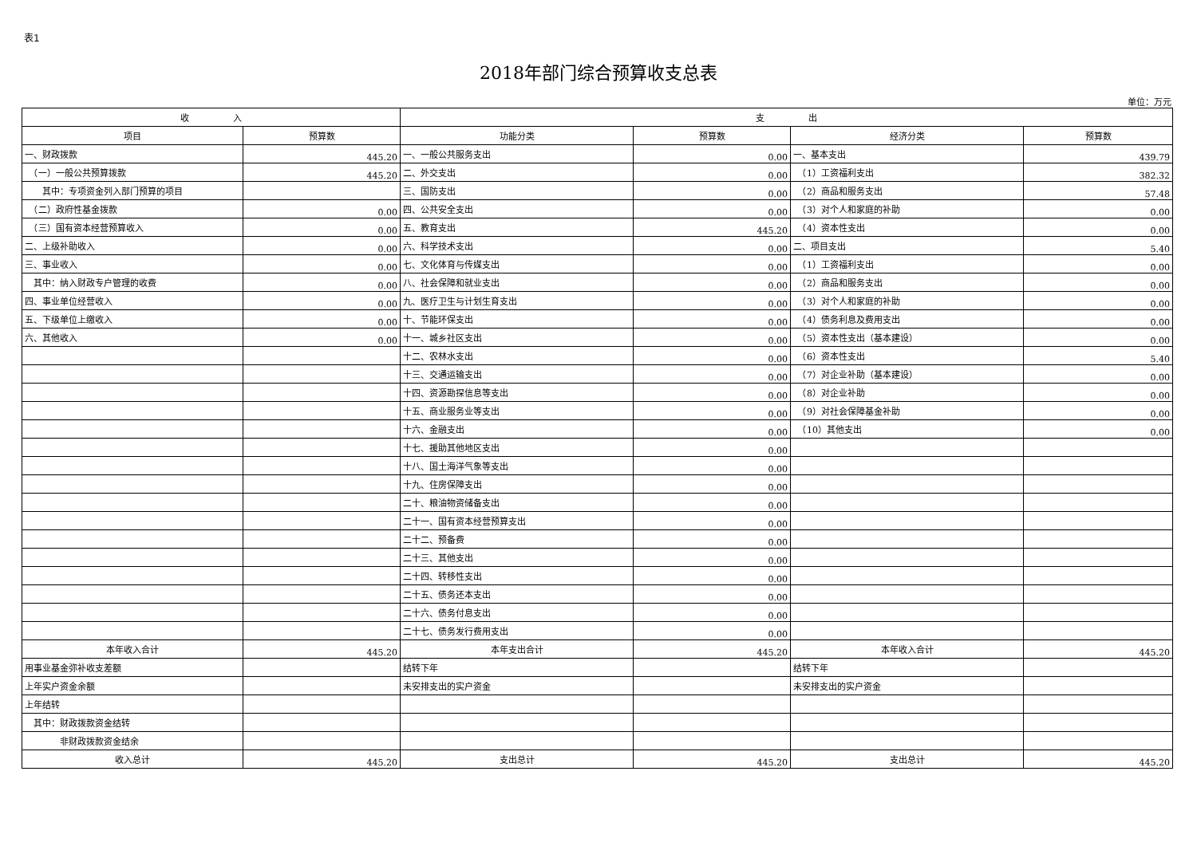表1
2018年部门综合预算收支总表
单位：万元
| 收 入 | | 支 出 | | | |
| --- | --- | --- | --- | --- | --- |
| 项目 | 预算数 | 功能分类 | 预算数 | 经济分类 | 预算数 |
| 一、财政拨款 | 445.20 | 一、一般公共服务支出 | 0.00 | 一、基本支出 | 439.79 |
| （一）一般公共预算拨款 | 445.20 | 二、外交支出 | 0.00 | （1）工资福利支出 | 382.32 |
| 其中：专项资金列入部门预算的项目 | | 三、国防支出 | 0.00 | （2）商品和服务支出 | 57.48 |
| （二）政府性基金拨款 | 0.00 | 四、公共安全支出 | 0.00 | （3）对个人和家庭的补助 | 0.00 |
| （三）国有资本经营预算收入 | 0.00 | 五、教育支出 | 445.20 | （4）资本性支出 | 0.00 |
| 二、上级补助收入 | 0.00 | 六、科学技术支出 | 0.00 | 二、项目支出 | 5.40 |
| 三、事业收入 | 0.00 | 七、文化体育与传媒支出 | 0.00 | （1）工资福利支出 | 0.00 |
| 其中：纳入财政专户管理的收费 | 0.00 | 八、社会保障和就业支出 | 0.00 | （2）商品和服务支出 | 0.00 |
| 四、事业单位经营收入 | 0.00 | 九、医疗卫生与计划生育支出 | 0.00 | （3）对个人和家庭的补助 | 0.00 |
| 五、下级单位上缴收入 | 0.00 | 十、节能环保支出 | 0.00 | （4）债务利息及费用支出 | 0.00 |
| 六、其他收入 | 0.00 | 十一、城乡社区支出 | 0.00 | （5）资本性支出（基本建设） | 0.00 |
| | | 十二、农林水支出 | 0.00 | （6）资本性支出 | 5.40 |
| | | 十三、交通运输支出 | 0.00 | （7）对企业补助（基本建设） | 0.00 |
| | | 十四、资源勘探信息等支出 | 0.00 | （8）对企业补助 | 0.00 |
| | | 十五、商业服务业等支出 | 0.00 | （9）对社会保障基金补助 | 0.00 |
| | | 十六、金融支出 | 0.00 | （10）其他支出 | 0.00 |
| | | 十七、援助其他地区支出 | 0.00 | | |
| | | 十八、国土海洋气象等支出 | 0.00 | | |
| | | 十九、住房保障支出 | 0.00 | | |
| | | 二十、粮油物资储备支出 | 0.00 | | |
| | | 二十一、国有资本经营预算支出 | 0.00 | | |
| | | 二十二、预备费 | 0.00 | | |
| | | 二十三、其他支出 | 0.00 | | |
| | | 二十四、转移性支出 | 0.00 | | |
| | | 二十五、债务还本支出 | 0.00 | | |
| | | 二十六、债务付息支出 | 0.00 | | |
| | | 二十七、债务发行费用支出 | 0.00 | | |
| 本年收入合计 | 445.20 | 本年支出合计 | 445.20 | 本年收入合计 | 445.20 |
| 用事业基金弥补收支差额 | | 结转下年 | | 结转下年 | |
| 上年实户资金余额 | | 未安排支出的实户资金 | | 未安排支出的实户资金 | |
| 上年结转 | | | | | |
| 其中：财政拨款资金结转 | | | | | |
| 非财政拨款资金结余 | | | | | |
| 收入总计 | 445.20 | 支出总计 | 445.20 | 支出总计 | 445.20 |